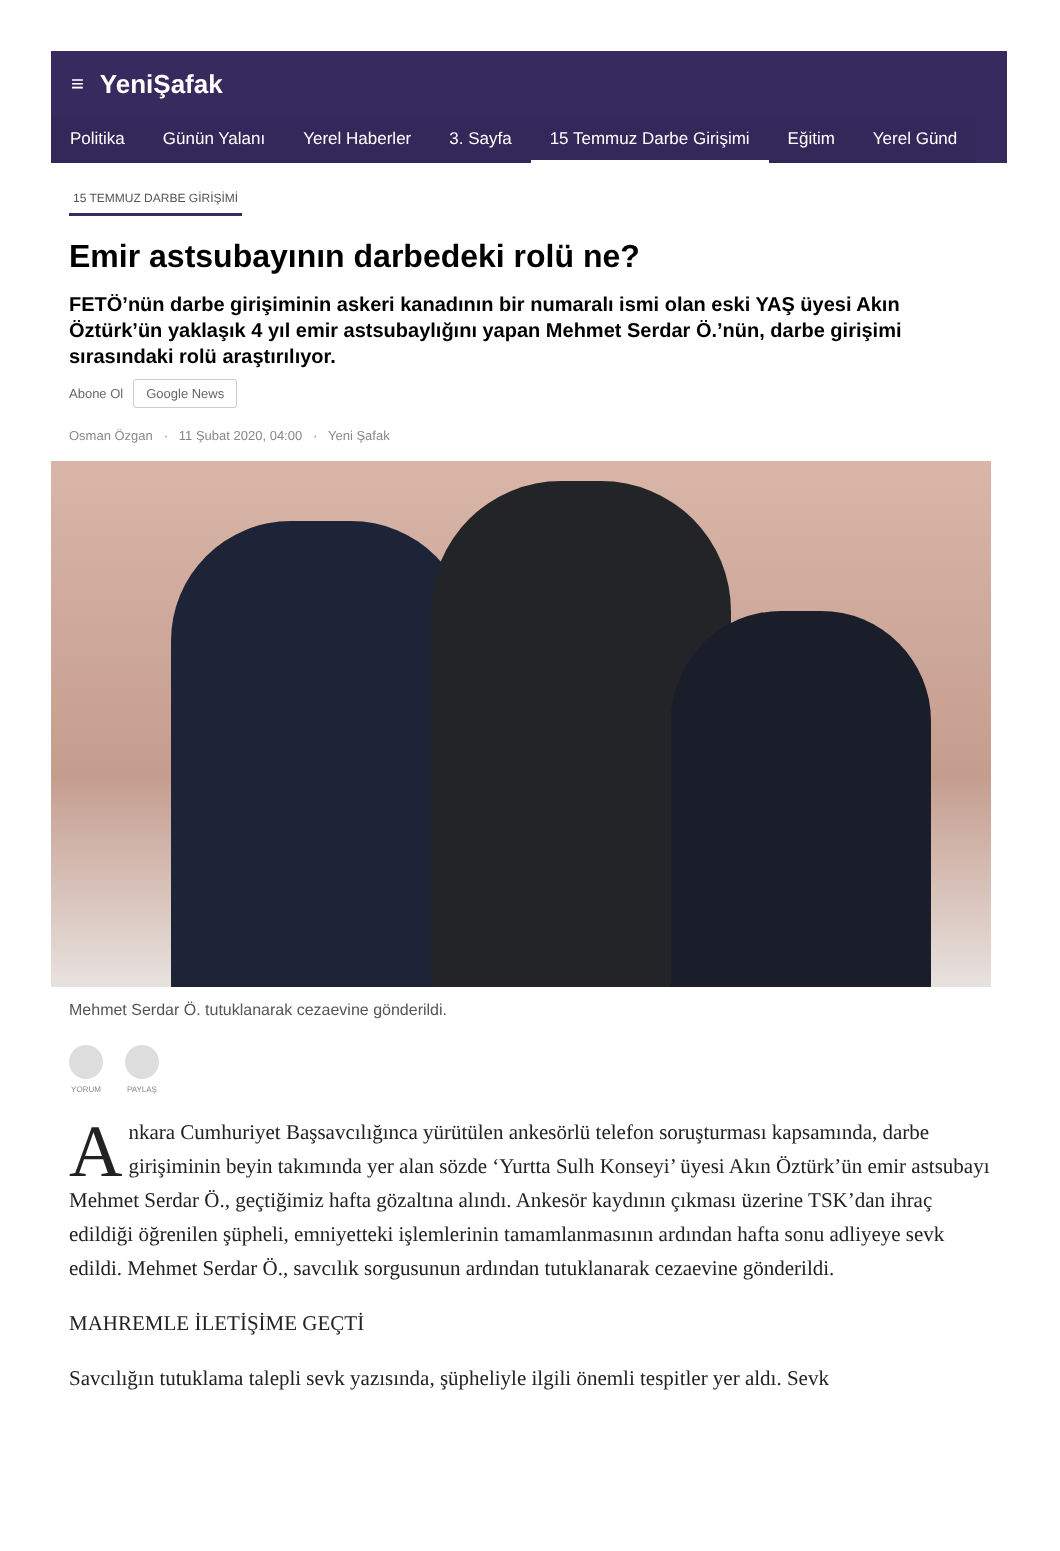≡ YeniŞafak
Politika Günün Yalanı Yerel Haberler 3. Sayfa 15 Temmuz Darbe Girişimi Eğitim Yerel Günd
15 TEMMUZ DARBE GİRİŞİMİ
Emir astsubayının darbedeki rolü ne?
FETÖ’nün darbe girişiminin askeri kanadının bir numaralı ismi olan eski YAŞ üyesi Akın Öztürk’ün yaklaşık 4 yıl emir astsubaylığını yapan Mehmet Serdar Ö.’nün, darbe girişimi sırasındaki rolü araştırılıyor.
Abone Ol Google News
Osman Özgan · 11 Şubat 2020, 04:00 · Yeni Şafak
Mehmet Serdar Ö. tutuklanarak cezaevine gönderildi.
YORUM PAYLAŞ
Ankara Cumhuriyet Başsavcılığınca yürütülen ankesörlü telefon soruşturması kapsamında, darbe girişiminin beyin takımında yer alan sözde ‘Yurtta Sulh Konseyi’ üyesi Akın Öztürk’ün emir astsubayı Mehmet Serdar Ö., geçtiğimiz hafta gözaltına alındı. Ankesör kaydının çıkması üzerine TSK’dan ihraç edildiği öğrenilen şüpheli, emniyetteki işlemlerinin tamamlanmasının ardından hafta sonu adliyeye sevk edildi. Mehmet Serdar Ö., savcılık sorgusunun ardından tutuklanarak cezaevine gönderildi.
MAHREMLE İLETİŞİME GEÇTİ
Savcılığın tutuklama talepli sevk yazısında, şüpheliyle ilgili önemli tespitler yer aldı. Sevk